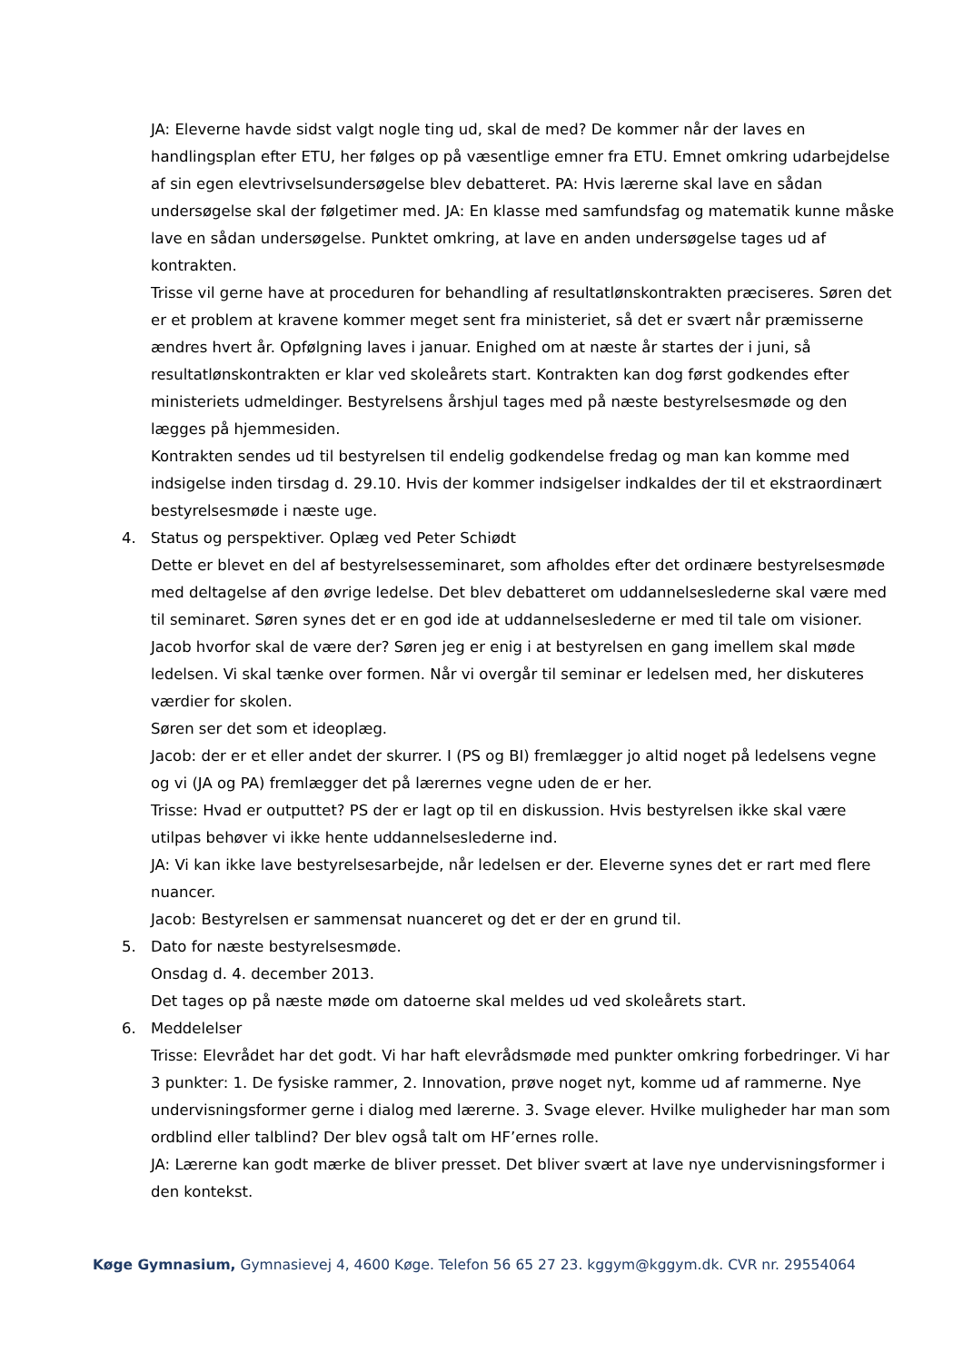JA: Eleverne havde sidst valgt nogle ting ud, skal de med? De kommer når der laves en handlingsplan efter ETU, her følges op på væsentlige emner fra ETU. Emnet omkring udarbejdelse af sin egen elevtrivselsundersøgelse blev debatteret. PA: Hvis lærerne skal lave en sådan undersøgelse skal der følgetimer med. JA: En klasse med samfundsfag og matematik kunne måske lave en sådan undersøgelse. Punktet omkring, at lave en anden undersøgelse tages ud af kontrakten.
Trisse vil gerne have at proceduren for behandling af resultatlønskontrakten præciseres. Søren det er et problem at kravene kommer meget sent fra ministeriet, så det er svært når præmisserne ændres hvert år. Opfølgning laves i januar. Enighed om at næste år startes der i juni, så resultatlønskontrakten er klar ved skoleårets start. Kontrakten kan dog først godkendes efter ministeriets udmeldinger. Bestyrelsens årshjul tages med på næste bestyrelsesmøde og den lægges på hjemmesiden.
Kontrakten sendes ud til bestyrelsen til endelig godkendelse fredag og man kan komme med indsigelse inden tirsdag d. 29.10. Hvis der kommer indsigelser indkaldes der til et ekstraordinært bestyrelsesmøde i næste uge.
4. Status og perspektiver. Oplæg ved Peter Schiødt
Dette er blevet en del af bestyrelsesseminaret, som afholdes efter det ordinære bestyrelsesmøde med deltagelse af den øvrige ledelse. Det blev debatteret om uddannelseslederne skal være med til seminaret. Søren synes det er en god ide at uddannelseslederne er med til tale om visioner. Jacob hvorfor skal de være der? Søren jeg er enig i at bestyrelsen en gang imellem skal møde ledelsen. Vi skal tænke over formen. Når vi overgår til seminar er ledelsen med, her diskuteres værdier for skolen.
Søren ser det som et ideoplæg.
Jacob: der er et eller andet der skurrer. I (PS og BI) fremlægger jo altid noget på ledelsens vegne og vi (JA og PA) fremlægger det på lærernes vegne uden de er her.
Trisse: Hvad er outputtet? PS der er lagt op til en diskussion. Hvis bestyrelsen ikke skal være utilpas behøver vi ikke hente uddannelseslederne ind.
JA: Vi kan ikke lave bestyrelsesarbejde, når ledelsen er der. Eleverne synes det er rart med flere nuancer.
Jacob: Bestyrelsen er sammensat nuanceret og det er der en grund til.
5. Dato for næste bestyrelsesmøde.
Onsdag d. 4. december 2013.
Det tages op på næste møde om datoerne skal meldes ud ved skoleårets start.
6. Meddelelser
Trisse: Elevrådet har det godt. Vi har haft elevrådsmøde med punkter omkring forbedringer. Vi har 3 punkter: 1. De fysiske rammer, 2. Innovation, prøve noget nyt, komme ud af rammerne. Nye undervisningsformer gerne i dialog med lærerne. 3. Svage elever. Hvilke muligheder har man som ordblind eller talblind? Der blev også talt om HF’ernes rolle.
JA: Lærerne kan godt mærke de bliver presset. Det bliver svært at lave nye undervisningsformer i den kontekst.
Køge Gymnasium, Gymnasievej 4, 4600 Køge. Telefon 56 65 27 23. kggym@kggym.dk. CVR nr. 29554064